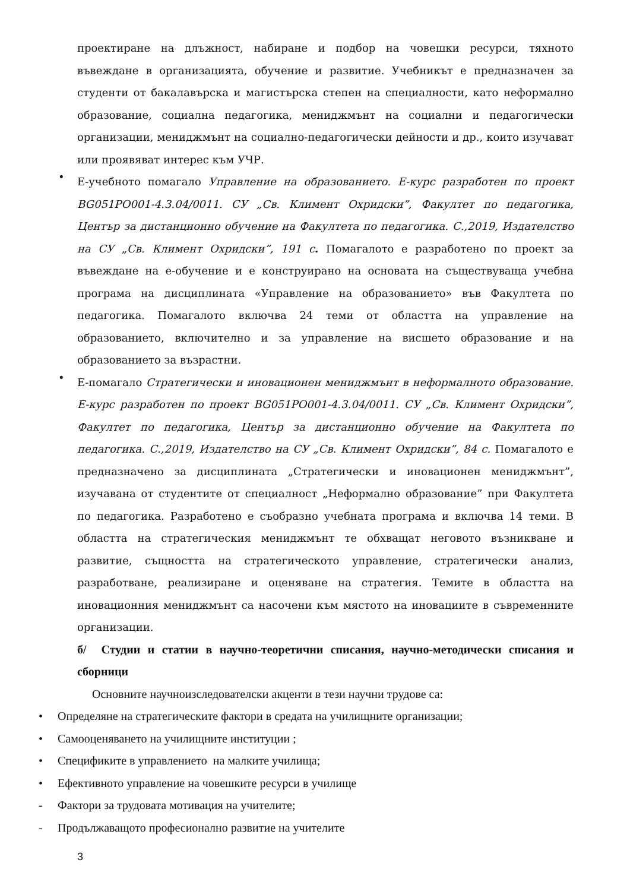проектиране на длъжност, набиране и подбор на човешки ресурси, тяхното въвеждане в организацията, обучение и развитие. Учебникът е предназначен за студенти от бакалавърска и магистърска степен на специалности, като неформално образование, социална педагогика, мениджмънт на социални и педагогически организации, мениджмънт на социално-педагогически дейности и др., които изучават или проявяват интерес към УЧР.
•
Е-учебното помагало Управление на образованието. Е-курс разработен по проект BG051PO001-4.3.04/0011. СУ „Св. Климент Охридски”, Факултет по педагогика, Център за дистанционно обучение на Факултета по педагогика. С.,2019, Издателство на СУ „Св. Климент Охридски”, 191 с. Помагалото е разработено по проект за въвеждане на е-обучение и е конструирано на основата на съществуваща учебна програма на дисциплината «Управление на образованието» във Факултета по педагогика. Помагалото включва 24 теми от областта на управление на образованието, включително и за управление на висшето образование и на образованието за възрастни.
•
Е-помагало Стратегически и иновационен мениджмънт в неформалното образование. Е-курс разработен по проект BG051PO001-4.3.04/0011. СУ „Св. Климент Охридски”, Факултет по педагогика, Център за дистанционно обучение на Факултета по педагогика. С.,2019, Издателство на СУ „Св. Климент Охридски”, 84 с. Помагалото е предназначено за дисциплината „Стратегически и иновационен мениджмънт”, изучавана от студентите от специалност „Неформално образование” при Факултета по педагогика. Разработено е съобразно учебната програма и включва 14 теми. В областта на стратегическия мениджмънт те обхващат неговото възникване и развитие, същността на стратегическото управление, стратегически анализ, разработване, реализиране и оценяване на стратегия. Темите в областта на иновационния мениджмънт са насочени към мястото на иновациите в съвременните организации.
б/ Студии и статии в научно-теоретични списания, научно-методически списания и сборници
Основните научноизследователски акценти в тези научни трудове са:
• Определяне на стратегическите фактори в средата на училищните организации;
• Самооценяването на училищните институции ;
• Спецификите в управлението на малките училища;
• Ефективното управление на човешките ресурси в училище
- Фактори за трудовата мотивация на учителите;
- Продължаващото професионално развитие на учителите
3